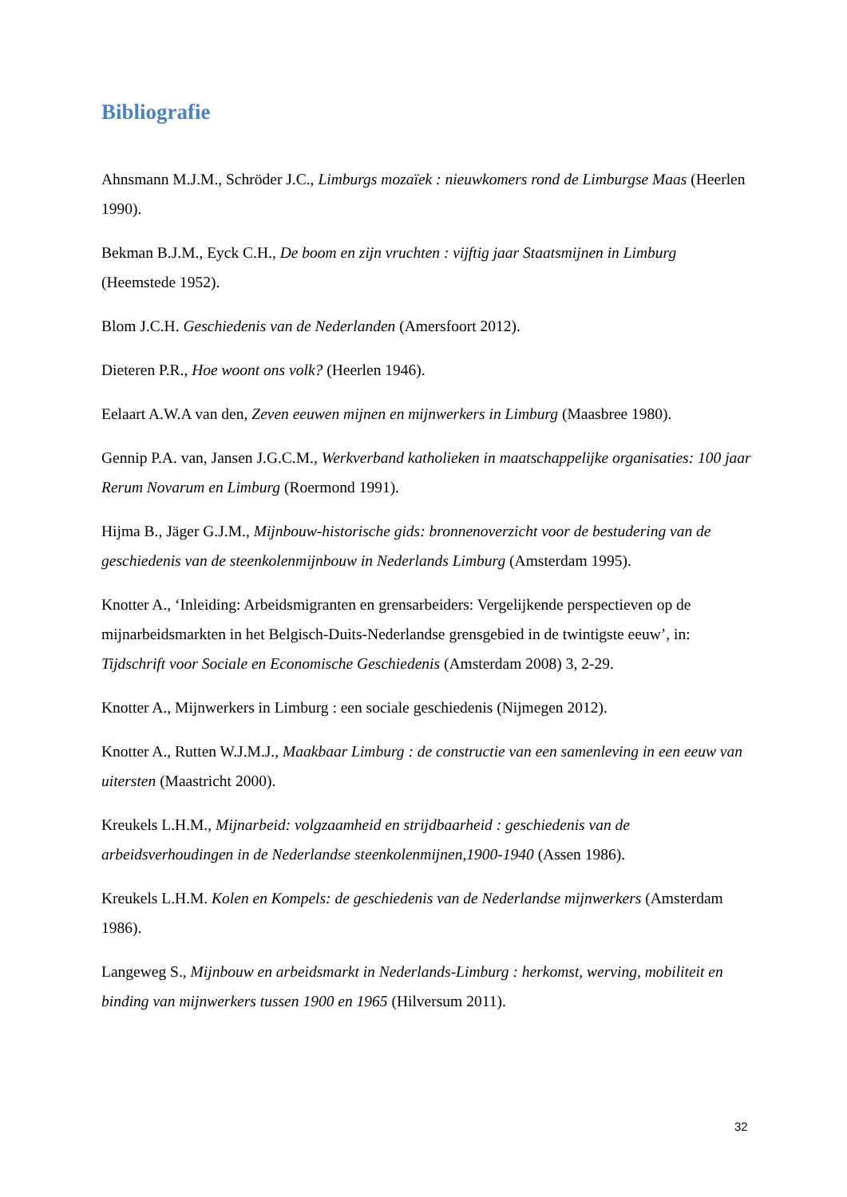Bibliografie
Ahnsmann M.J.M., Schröder J.C., Limburgs mozaïek : nieuwkomers rond de Limburgse Maas (Heerlen 1990).
Bekman B.J.M., Eyck C.H., De boom en zijn vruchten : vijftig jaar Staatsmijnen in Limburg (Heemstede 1952).
Blom J.C.H. Geschiedenis van de Nederlanden (Amersfoort 2012).
Dieteren P.R., Hoe woont ons volk? (Heerlen 1946).
Eelaart A.W.A van den, Zeven eeuwen mijnen en mijnwerkers in Limburg (Maasbree 1980).
Gennip P.A. van, Jansen J.G.C.M., Werkverband katholieken in maatschappelijke organisaties: 100 jaar Rerum Novarum en Limburg (Roermond 1991).
Hijma B., Jäger G.J.M., Mijnbouw-historische gids: bronnenoverzicht voor de bestudering van de geschiedenis van de steenkolenmijnbouw in Nederlands Limburg (Amsterdam 1995).
Knotter A., ‘Inleiding: Arbeidsmigranten en grensarbeiders: Vergelijkende perspectieven op de mijnarbeidsmarkten in het Belgisch-Duits-Nederlandse grensgebied in de twintigste eeuw’, in: Tijdschrift voor Sociale en Economische Geschiedenis (Amsterdam 2008) 3, 2-29.
Knotter A., Mijnwerkers in Limburg : een sociale geschiedenis (Nijmegen 2012).
Knotter A., Rutten W.J.M.J., Maakbaar Limburg : de constructie van een samenleving in een eeuw van uitersten (Maastricht 2000).
Kreukels L.H.M., Mijnarbeid: volgzaamheid en strijdbaarheid : geschiedenis van de arbeidsverhoudingen in de Nederlandse steenkolenmijnen,1900-1940 (Assen 1986).
Kreukels L.H.M. Kolen en Kompels: de geschiedenis van de Nederlandse mijnwerkers (Amsterdam 1986).
Langeweg S., Mijnbouw en arbeidsmarkt in Nederlands-Limburg : herkomst, werving, mobiliteit en binding van mijnwerkers tussen 1900 en 1965 (Hilversum 2011).
32